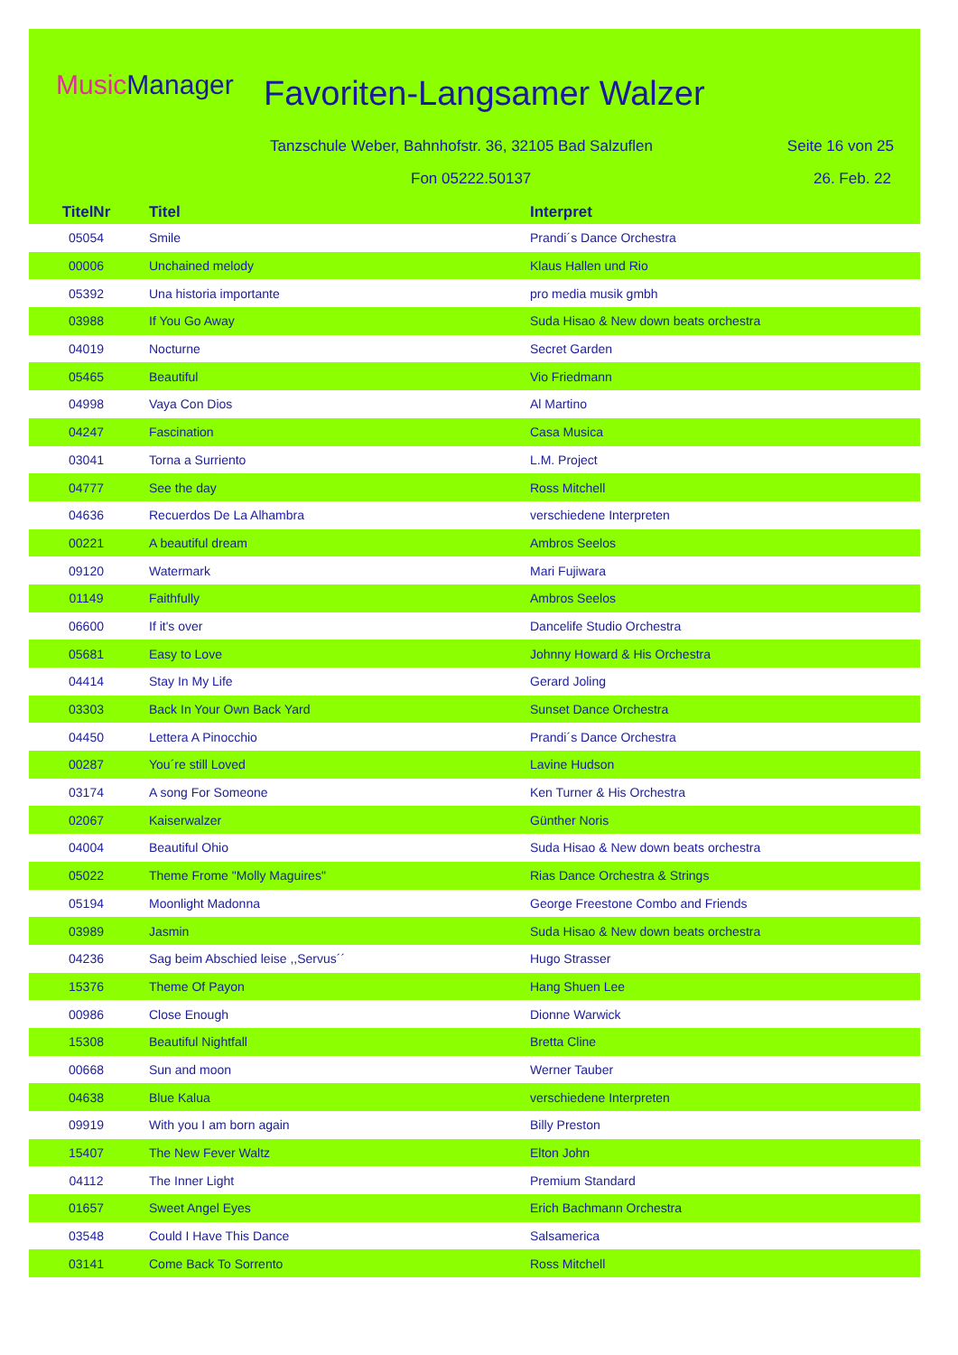MusicManager Favoriten-Langsamer Walzer
Tanzschule Weber, Bahnhofstr. 36, 32105 Bad Salzuflen
Seite 16 von 25
Fon 05222.50137 26. Feb. 22
| TitelNr | Titel | Interpret |
| --- | --- | --- |
| 05054 | Smile | Prandi´s Dance Orchestra |
| 00006 | Unchained melody | Klaus Hallen und Rio |
| 05392 | Una historia importante | pro media musik gmbh |
| 03988 | If You Go Away | Suda Hisao & New down beats orchestra |
| 04019 | Nocturne | Secret Garden |
| 05465 | Beautiful | Vio Friedmann |
| 04998 | Vaya Con Dios | Al Martino |
| 04247 | Fascination | Casa Musica |
| 03041 | Torna a Surriento | L.M. Project |
| 04777 | See the day | Ross Mitchell |
| 04636 | Recuerdos De La Alhambra | verschiedene Interpreten |
| 00221 | A beautiful dream | Ambros Seelos |
| 09120 | Watermark | Mari Fujiwara |
| 01149 | Faithfully | Ambros Seelos |
| 06600 | If it's over | Dancelife Studio Orchestra |
| 05681 | Easy to Love | Johnny Howard & His Orchestra |
| 04414 | Stay In My Life | Gerard Joling |
| 03303 | Back In Your Own Back Yard | Sunset Dance Orchestra |
| 04450 | Lettera A Pinocchio | Prandi´s Dance Orchestra |
| 00287 | You´re still Loved | Lavine Hudson |
| 03174 | A song For Someone | Ken Turner & His Orchestra |
| 02067 | Kaiserwalzer | Günther Noris |
| 04004 | Beautiful Ohio | Suda Hisao & New down beats orchestra |
| 05022 | Theme Frome "Molly Maguires" | Rias Dance Orchestra & Strings |
| 05194 | Moonlight Madonna | George Freestone Combo and Friends |
| 03989 | Jasmin | Suda Hisao & New down beats orchestra |
| 04236 | Sag beim Abschied leise ,,Servus´´ | Hugo Strasser |
| 15376 | Theme Of Payon | Hang Shuen Lee |
| 00986 | Close Enough | Dionne Warwick |
| 15308 | Beautiful Nightfall | Bretta Cline |
| 00668 | Sun and moon | Werner Tauber |
| 04638 | Blue Kalua | verschiedene Interpreten |
| 09919 | With you I am born again | Billy Preston |
| 15407 | The New Fever Waltz | Elton John |
| 04112 | The Inner Light | Premium Standard |
| 01657 | Sweet Angel Eyes | Erich Bachmann Orchestra |
| 03548 | Could I Have This Dance | Salsamerica |
| 03141 | Come Back To Sorrento | Ross Mitchell |